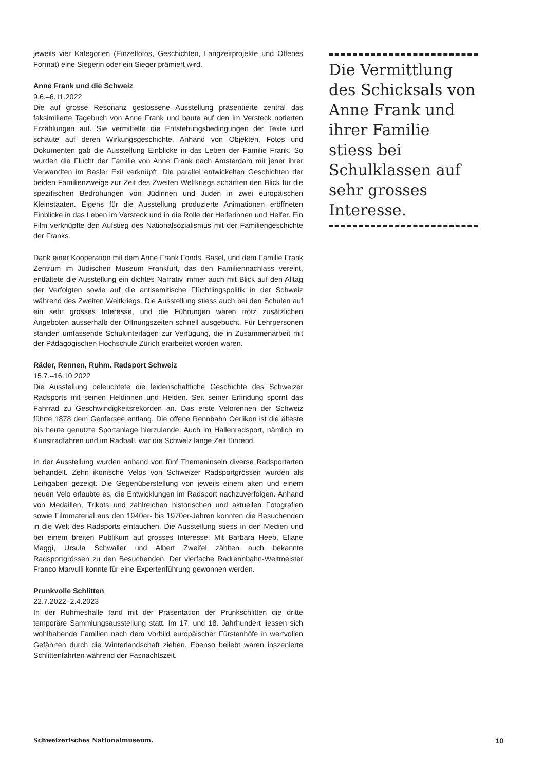jeweils vier Kategorien (Einzelfotos, Geschichten, Langzeitprojekte und Offenes Format) eine Siegerin oder ein Sieger prämiert wird.
Anne Frank und die Schweiz
9.6.–6.11.2022
Die auf grosse Resonanz gestossene Ausstellung präsentierte zentral das faksimilierte Tagebuch von Anne Frank und baute auf den im Versteck notierten Erzählungen auf. Sie vermittelte die Entstehungsbedingungen der Texte und schaute auf deren Wirkungsgeschichte. Anhand von Objekten, Fotos und Dokumenten gab die Ausstellung Einblicke in das Leben der Familie Frank. So wurden die Flucht der Familie von Anne Frank nach Amsterdam mit jener ihrer Verwandten im Basler Exil verknüpft. Die parallel entwickelten Geschichten der beiden Familienzweige zur Zeit des Zweiten Weltkriegs schärften den Blick für die spezifischen Bedrohungen von Jüdinnen und Juden in zwei europäischen Kleinstaaten. Eigens für die Ausstellung produzierte Animationen eröffneten Einblicke in das Leben im Versteck und in die Rolle der Helferinnen und Helfer. Ein Film verknüpfte den Aufstieg des Nationalsozialismus mit der Familiengeschichte der Franks.
Dank einer Kooperation mit dem Anne Frank Fonds, Basel, und dem Familie Frank Zentrum im Jüdischen Museum Frankfurt, das den Familiennachlass vereint, entfaltete die Ausstellung ein dichtes Narrativ immer auch mit Blick auf den Alltag der Verfolgten sowie auf die antisemitische Flüchtlingspolitik in der Schweiz während des Zweiten Weltkriegs. Die Ausstellung stiess auch bei den Schulen auf ein sehr grosses Interesse, und die Führungen waren trotz zusätzlichen Angeboten ausserhalb der Öffnungszeiten schnell ausgebucht. Für Lehrpersonen standen umfassende Schulunterlagen zur Verfügung, die in Zusammenarbeit mit der Pädagogischen Hochschule Zürich erarbeitet worden waren.
Räder, Rennen, Ruhm. Radsport Schweiz
15.7.–16.10.2022
Die Ausstellung beleuchtete die leidenschaftliche Geschichte des Schweizer Radsports mit seinen Heldinnen und Helden. Seit seiner Erfindung spornt das Fahrrad zu Geschwindigkeitsrekorden an. Das erste Velorennen der Schweiz führte 1878 dem Genfersee entlang. Die offene Rennbahn Oerlikon ist die älteste bis heute genutzte Sportanlage hierzulande. Auch im Hallenradsport, nämlich im Kunstradfahren und im Radball, war die Schweiz lange Zeit führend.
In der Ausstellung wurden anhand von fünf Themeninseln diverse Radsportarten behandelt. Zehn ikonische Velos von Schweizer Radsportgrössen wurden als Leihgaben gezeigt. Die Gegenüberstellung von jeweils einem alten und einem neuen Velo erlaubte es, die Entwicklungen im Radsport nachzuverfolgen. Anhand von Medaillen, Trikots und zahlreichen historischen und aktuellen Fotografien sowie Filmmaterial aus den 1940er- bis 1970er-Jahren konnten die Besuchenden in die Welt des Radsports eintauchen. Die Ausstellung stiess in den Medien und bei einem breiten Publikum auf grosses Interesse. Mit Barbara Heeb, Eliane Maggi, Ursula Schwaller und Albert Zweifel zählten auch bekannte Radsportgrössen zu den Besuchenden. Der vierfache Radrennbahn-Weltmeister Franco Marvulli konnte für eine Expertenführung gewonnen werden.
Prunkvolle Schlitten
22.7.2022–2.4.2023
In der Ruhmeshalle fand mit der Präsentation der Prunkschlitten die dritte temporäre Sammlungsausstellung statt. Im 17. und 18. Jahrhundert liessen sich wohlhabende Familien nach dem Vorbild europäischer Fürstenhöfe in wertvollen Gefährten durch die Winterlandschaft ziehen. Ebenso beliebt waren inszenierte Schlittenfahrten während der Fasnachtszeit.
Die Vermittlung des Schicksals von Anne Frank und ihrer Familie stiess bei Schulklassen auf sehr grosses Interesse.
Schweizerisches Nationalmuseum. 10